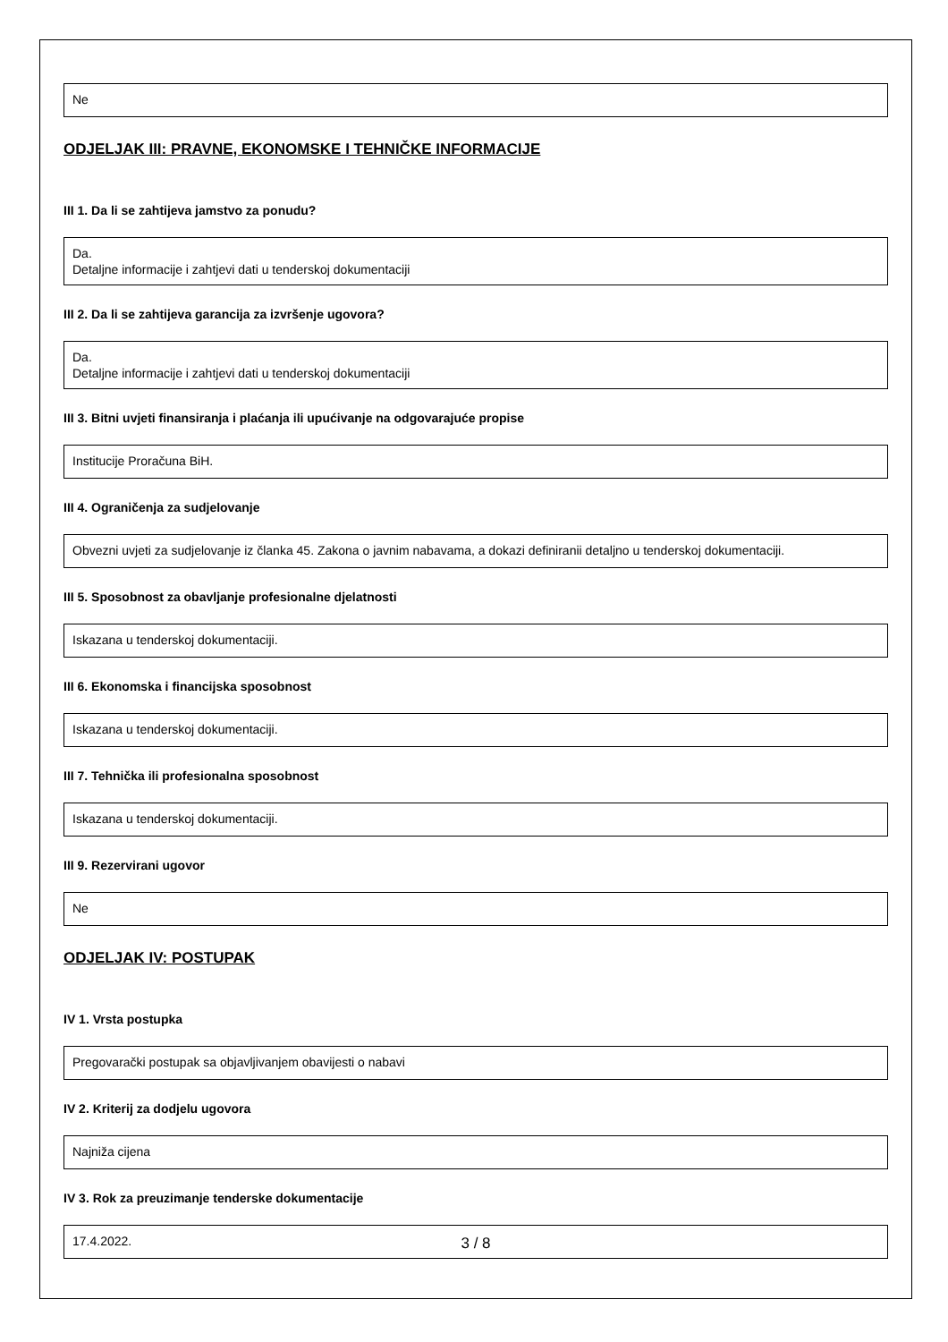Ne
ODJELJAK III: PRAVNE, EKONOMSKE I TEHNIČKE INFORMACIJE
III 1. Da li se zahtijeva jamstvo za ponudu?
Da.
Detaljne informacije i zahtjevi dati u tenderskoj dokumentaciji
III 2. Da li se zahtijeva garancija za izvršenje ugovora?
Da.
Detaljne informacije i zahtjevi dati u tenderskoj dokumentaciji
III 3. Bitni uvjeti finansiranja i plaćanja ili upućivanje na odgovarajuće propise
Institucije Proračuna BiH.
III 4. Ograničenja za sudjelovanje
Obvezni uvjeti za sudjelovanje iz članka 45. Zakona o javnim nabavama, a dokazi definiranii detaljno u tenderskoj dokumentaciji.
III 5. Sposobnost za obavljanje profesionalne djelatnosti
Iskazana u tenderskoj dokumentaciji.
III 6. Ekonomska i financijska sposobnost
Iskazana u tenderskoj dokumentaciji.
III 7. Tehnička ili profesionalna sposobnost
Iskazana u tenderskoj dokumentaciji.
III 9. Rezervirani ugovor
Ne
ODJELJAK IV: POSTUPAK
IV 1. Vrsta postupka
Pregovarački postupak sa objavljivanjem obavijesti o nabavi
IV 2. Kriterij za dodjelu ugovora
Najniža cijena
IV 3. Rok za preuzimanje tenderske dokumentacije
17.4.2022.
3 / 8